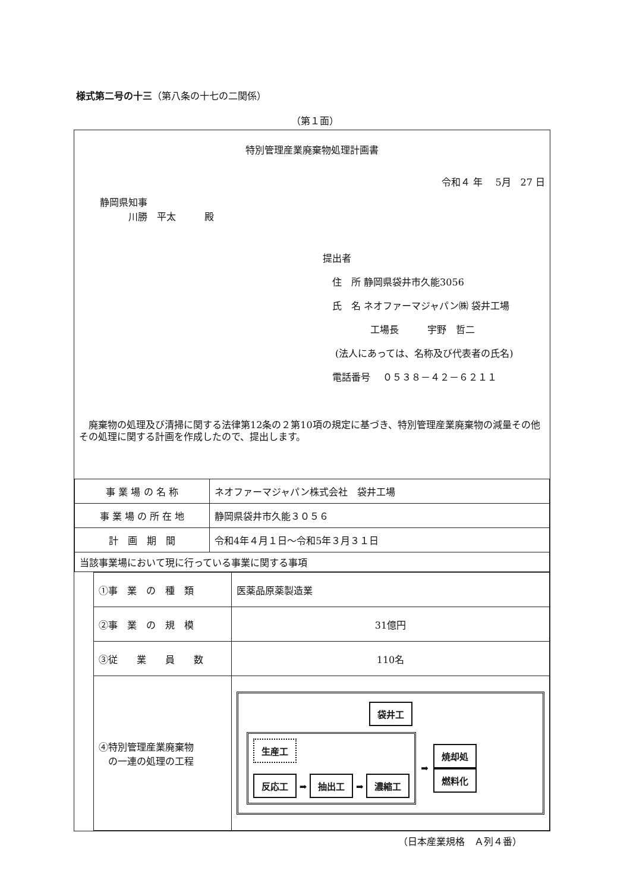様式第二号の十三（第八条の十七の二関係）
（第１面）
特別管理産業廃棄物処理計画書
令和４ 年　 5月　27 日
静岡県知事
　　　川勝　平太　　　殿
提出者
　住　所 静岡県袋井市久能3056
　氏　名 ネオファーマジャパン㈱ 袋井工場
　　　　　工場長　　　宇野　哲二
　 (法人にあっては、名称及び代表者の氏名)
　電話番号　 ０５３８－４２－６２１１
　廃棄物の処理及び清掃に関する法律第12条の２第10項の規定に基づき、特別管理産業廃棄物の減量その他その処理に関する計画を作成したので、提出します。
| 事 業 場 の 名 称 | ネオファーマジャパン株式会社 袋井工場 |
| 事 業 場 の 所 在 地 | 静岡県袋井市久能３０５６ |
| 計 画 期 間 | 令和4年４月１日～令和5年３月３１日 |
| 当該事業場において現に行っている事業に関する事項 | |
| ①事 業 の 種 類 | 医薬品原薬製造業 |
| ②事 業 の 規 模 | 31億円 |
| ③従 業 員 数 | 110名 |
| ④特別管理産業廃棄物 の一連の処理の工程 | 袋井工 生産工 反応工 ➡ 抽出工 ➡ 濃縮工 ➡ 焼却処 燃料化 |
（日本産業規格　Ａ列４番）